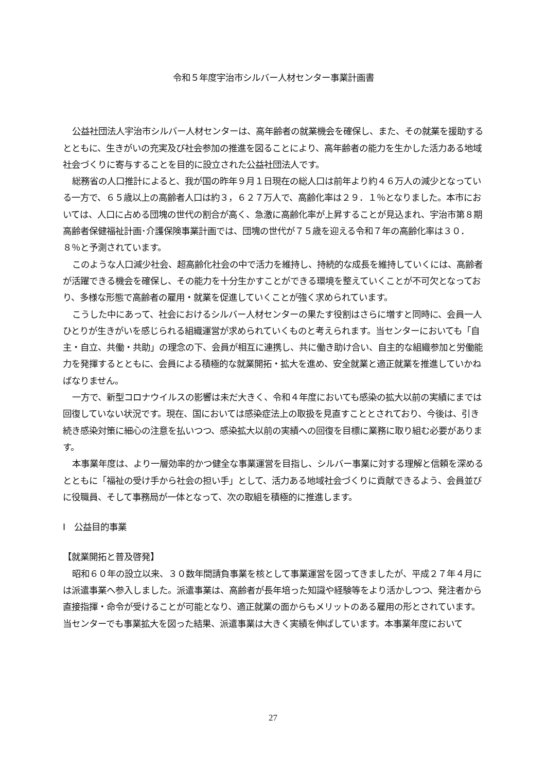令和５年度宇治市シルバー人材センター事業計画書
公益社団法人宇治市シルバー人材センターは、高年齢者の就業機会を確保し、また、その就業を援助するとともに、生きがいの充実及び社会参加の推進を図ることにより、高年齢者の能力を生かした活力ある地域社会づくりに寄与することを目的に設立された公益社団法人です。
総務省の人口推計によると、我が国の昨年９月１日現在の総人口は前年より約４６万人の減少となっている一方で、６５歳以上の高齢者人口は約３，６２７万人で、高齢化率は２９．１％となりました。本市においては、人口に占める団塊の世代の割合が高く、急激に高齢化率が上昇することが見込まれ、宇治市第８期高齢者保健福祉計画･介護保険事業計画では、団塊の世代が７５歳を迎える令和７年の高齢化率は３０．８％と予測されています。
このような人口減少社会、超高齢化社会の中で活力を維持し、持続的な成長を維持していくには、高齢者が活躍できる機会を確保し、その能力を十分生かすことができる環境を整えていくことが不可欠となっており、多様な形態で高齢者の雇用・就業を促進していくことが強く求められています。
こうした中にあって、社会におけるシルバー人材センターの果たす役割はさらに増すと同時に、会員一人ひとりが生きがいを感じられる組織運営が求められていくものと考えられます。当センターにおいても「自主・自立、共働・共助」の理念の下、会員が相互に連携し、共に働き助け合い、自主的な組織参加と労働能力を発揮するとともに、会員による積極的な就業開拓・拡大を進め、安全就業と適正就業を推進していかねばなりません。
一方で、新型コロナウイルスの影響は未だ大きく、令和４年度においても感染の拡大以前の実績にまでは回復していない状況です。現在、国においては感染症法上の取扱を見直すこととされており、今後は、引き続き感染対策に細心の注意を払いつつ、感染拡大以前の実績への回復を目標に業務に取り組む必要があります。
本事業年度は、より一層効率的かつ健全な事業運営を目指し、シルバー事業に対する理解と信頼を深めるとともに「福祉の受け手から社会の担い手」として、活力ある地域社会づくりに貢献できるよう、会員並びに役職員、そして事務局が一体となって、次の取組を積極的に推進します。
Ⅰ　公益目的事業
【就業開拓と普及啓発】
昭和６０年の設立以来、３０数年間請負事業を核として事業運営を図ってきましたが、平成２７年４月には派遣事業へ参入しました。派遣事業は、高齢者が長年培った知識や経験等をより活かしつつ、発注者から直接指揮・命令が受けることが可能となり、適正就業の面からもメリットのある雇用の形とされています。当センターでも事業拡大を図った結果、派遣事業は大きく実績を伸ばしています。本事業年度において
27